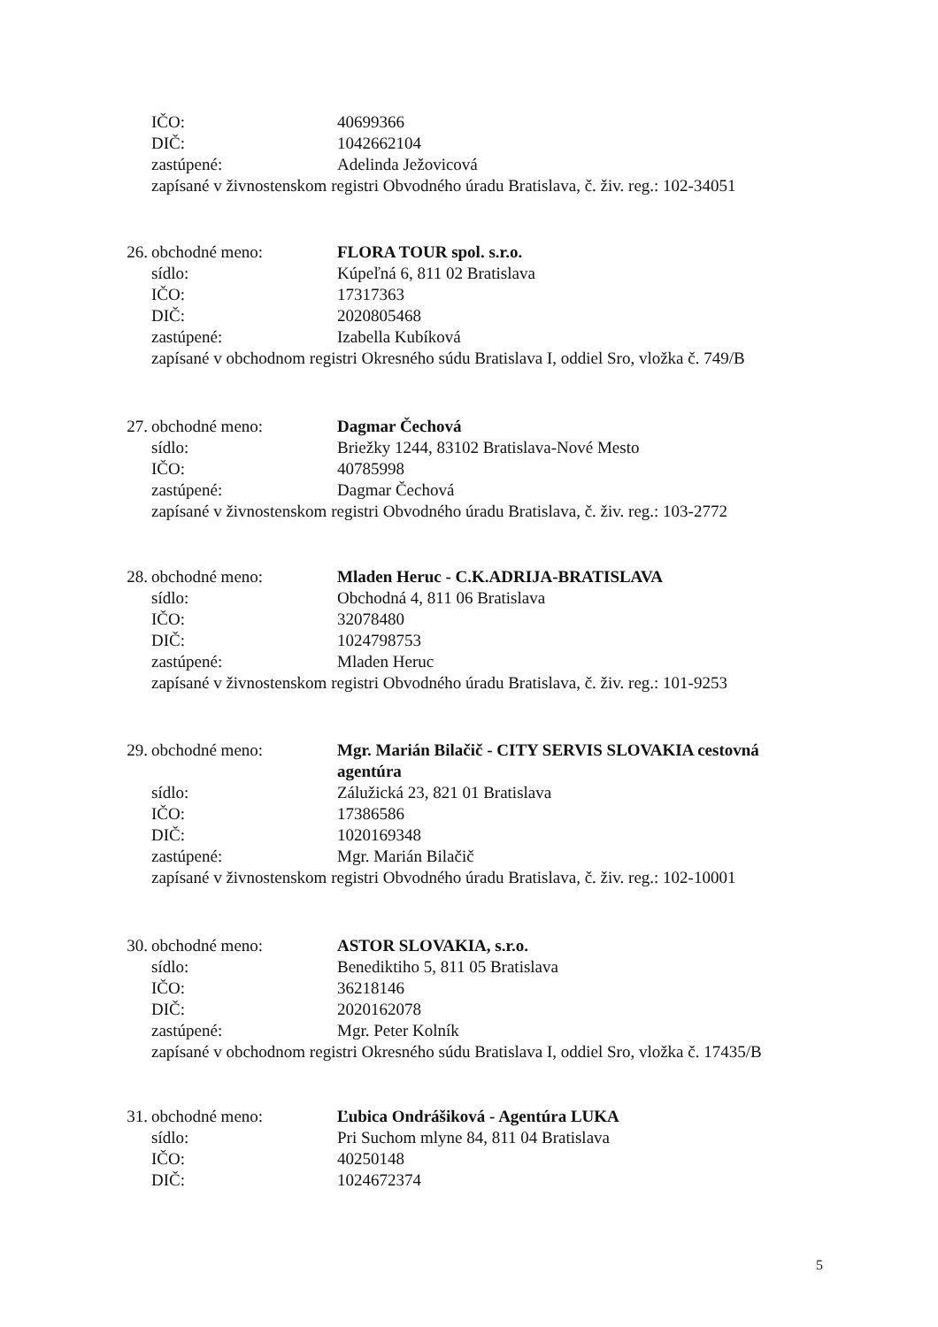IČO: 40699366
DIČ: 1042662104
zastúpené: Adelinda Ježovicová
zapísané v živnostenskom registri Obvodného úradu Bratislava, č. živ. reg.: 102-34051
26. obchodné meno: FLORA TOUR spol. s.r.o.
sídlo: Kúpeľná 6, 811 02 Bratislava
IČO: 17317363
DIČ: 2020805468
zastúpené: Izabella Kubíková
zapísané v obchodnom registri Okresného súdu Bratislava I, oddiel Sro, vložka č. 749/B
27. obchodné meno: Dagmar Čechová
sídlo: Briežky 1244, 83102 Bratislava-Nové Mesto
IČO: 40785998
zastúpené: Dagmar Čechová
zapísané v živnostenskom registri Obvodného úradu Bratislava, č. živ. reg.: 103-2772
28. obchodné meno: Mladen Heruc - C.K.ADRIJA-BRATISLAVA
sídlo: Obchodná 4, 811 06 Bratislava
IČO: 32078480
DIČ: 1024798753
zastúpené: Mladen Heruc
zapísané v živnostenskom registri Obvodného úradu Bratislava, č. živ. reg.: 101-9253
29. obchodné meno: Mgr. Marián Bilačič - CITY SERVIS SLOVAKIA cestovná agentúra
sídlo: Zálužická 23, 821 01 Bratislava
IČO: 17386586
DIČ: 1020169348
zastúpené: Mgr. Marián Bilačič
zapísané v živnostenskom registri Obvodného úradu Bratislava, č. živ. reg.: 102-10001
30. obchodné meno: ASTOR SLOVAKIA, s.r.o.
sídlo: Benediktiho 5, 811 05 Bratislava
IČO: 36218146
DIČ: 2020162078
zastúpené: Mgr. Peter Kolník
zapísané v obchodnom registri Okresného súdu Bratislava I, oddiel Sro, vložka č. 17435/B
31. obchodné meno: Ľubica Ondrášiková - Agentúra LUKA
sídlo: Pri Suchom mlyne 84, 811 04 Bratislava
IČO: 40250148
DIČ: 1024672374
5